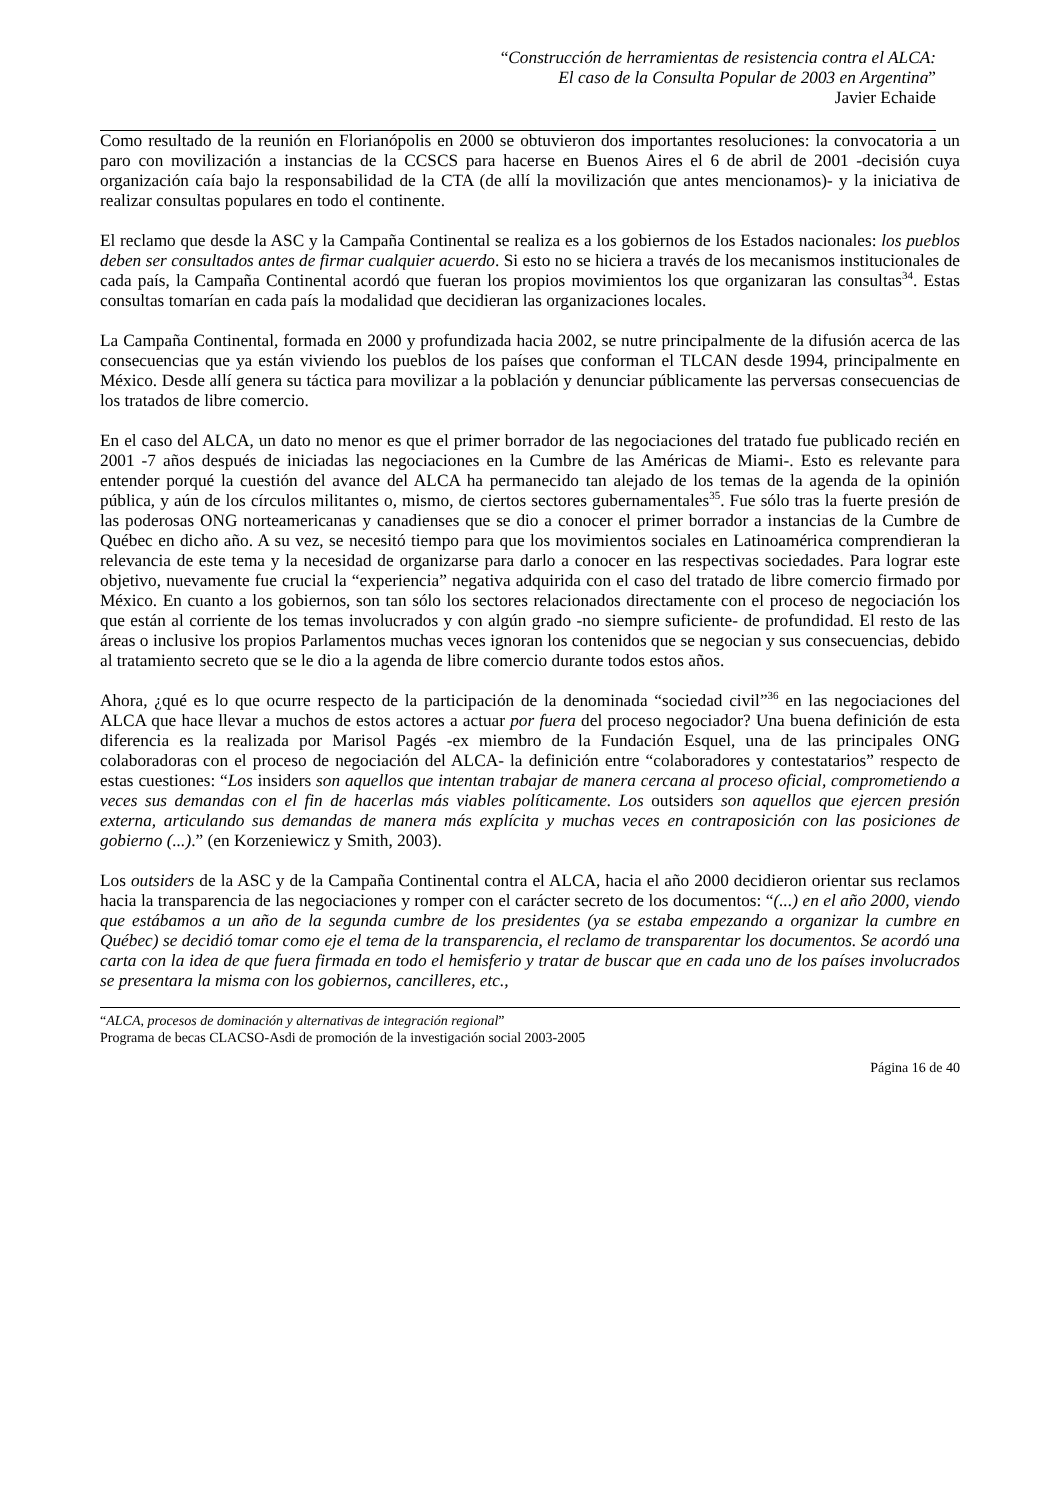“Construcción de herramientas de resistencia contra el ALCA:
El caso de la Consulta Popular de 2003 en Argentina”
Javier Echaide
Como resultado de la reunión en Florianópolis en 2000 se obtuvieron dos importantes resoluciones: la convocatoria a un paro con movilización a instancias de la CCSCS para hacerse en Buenos Aires el 6 de abril de 2001 -decisión cuya organización caía bajo la responsabilidad de la CTA (de allí la movilización que antes mencionamos)- y la iniciativa de realizar consultas populares en todo el continente.
El reclamo que desde la ASC y la Campaña Continental se realiza es a los gobiernos de los Estados nacionales: los pueblos deben ser consultados antes de firmar cualquier acuerdo. Si esto no se hiciera a través de los mecanismos institucionales de cada país, la Campaña Continental acordó que fueran los propios movimientos los que organizaran las consultas<sup>34</sup>. Estas consultas tomarían en cada país la modalidad que decidieran las organizaciones locales.
La Campaña Continental, formada en 2000 y profundizada hacia 2002, se nutre principalmente de la difusión acerca de las consecuencias que ya están viviendo los pueblos de los países que conforman el TLCAN desde 1994, principalmente en México. Desde allí genera su táctica para movilizar a la población y denunciar públicamente las perversas consecuencias de los tratados de libre comercio.
En el caso del ALCA, un dato no menor es que el primer borrador de las negociaciones del tratado fue publicado recién en 2001 -7 años después de iniciadas las negociaciones en la Cumbre de las Américas de Miami-. Esto es relevante para entender porqué la cuestión del avance del ALCA ha permanecido tan alejado de los temas de la agenda de la opinión pública, y aún de los círculos militantes o, mismo, de ciertos sectores gubernamentales<sup>35</sup>. Fue sólo tras la fuerte presión de las poderosas ONG norteamericanas y canadienses que se dio a conocer el primer borrador a instancias de la Cumbre de Québec en dicho año. A su vez, se necesitó tiempo para que los movimientos sociales en Latinoamérica comprendieran la relevancia de este tema y la necesidad de organizarse para darlo a conocer en las respectivas sociedades. Para lograr este objetivo, nuevamente fue crucial la “experiencia” negativa adquirida con el caso del tratado de libre comercio firmado por México. En cuanto a los gobiernos, son tan sólo los sectores relacionados directamente con el proceso de negociación los que están al corriente de los temas involucrados y con algún grado -no siempre suficiente- de profundidad. El resto de las áreas o inclusive los propios Parlamentos muchas veces ignoran los contenidos que se negocian y sus consecuencias, debido al tratamiento secreto que se le dio a la agenda de libre comercio durante todos estos años.
Ahora, ¿qué es lo que ocurre respecto de la participación de la denominada “sociedad civil”<sup>36</sup> en las negociaciones del ALCA que hace llevar a muchos de estos actores a actuar por fuera del proceso negociador? Una buena definición de esta diferencia es la realizada por Marisol Pagés -ex miembro de la Fundación Esquel, una de las principales ONG colaboradoras con el proceso de negociación del ALCA- la definición entre “colaboradores y contestatarios” respecto de estas cuestiones: “Los insiders son aquellos que intentan trabajar de manera cercana al proceso oficial, comprometiendo a veces sus demandas con el fin de hacerlas más viables políticamente. Los outsiders son aquellos que ejercen presión externa, articulando sus demandas de manera más explícita y muchas veces en contraposición con las posiciones de gobierno (...).” (en Korzeniewicz y Smith, 2003).
Los outsiders de la ASC y de la Campaña Continental contra el ALCA, hacia el año 2000 decidieron orientar sus reclamos hacia la transparencia de las negociaciones y romper con el carácter secreto de los documentos: “(...) en el año 2000, viendo que estábamos a un año de la segunda cumbre de los presidentes (ya se estaba empezando a organizar la cumbre en Québec) se decidió tomar como eje el tema de la transparencia, el reclamo de transparentar los documentos. Se acordó una carta con la idea de que fuera firmada en todo el hemisferio y tratar de buscar que en cada uno de los países involucrados se presentara la misma con los gobiernos, cancilleres, etc.,
“ALCA, procesos de dominación y alternativas de integración regional”
Programa de becas CLACSO-Asdi de promoción de la investigación social 2003-2005
Página 16 de 40